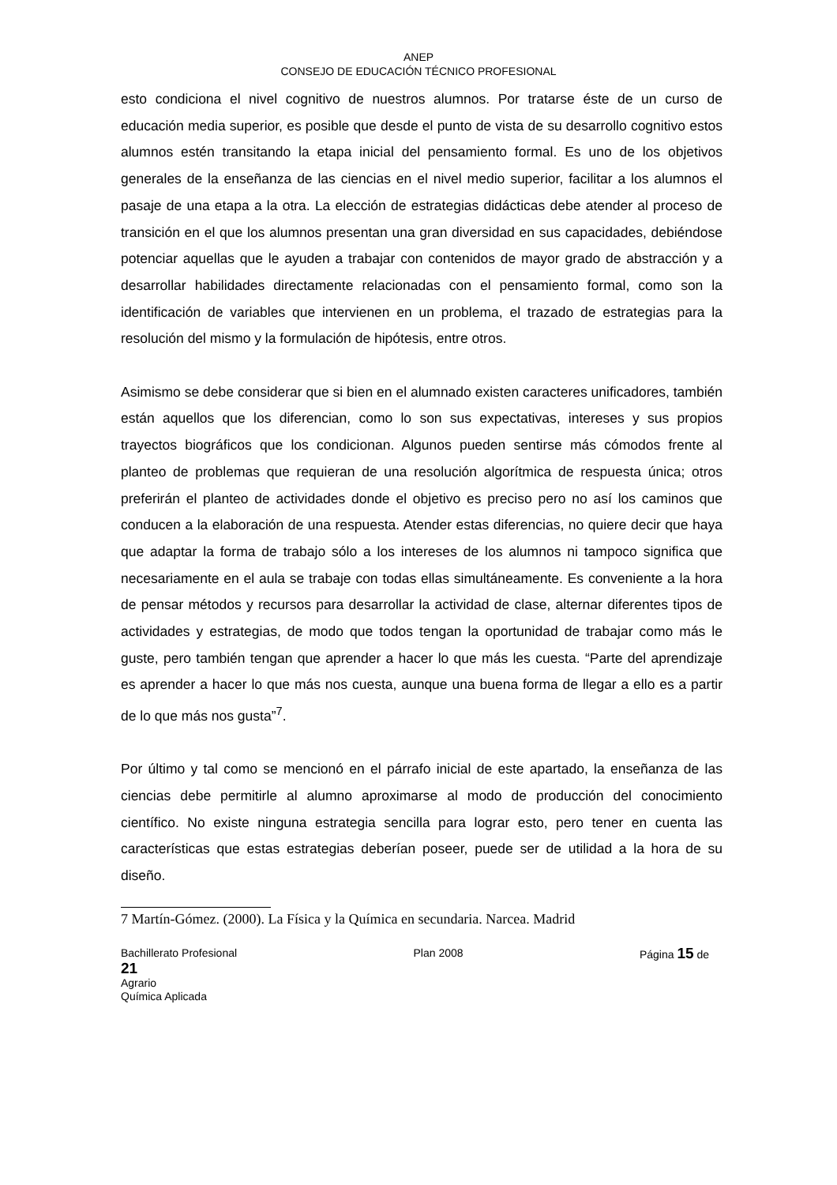ANEP
CONSEJO DE EDUCACIÓN TÉCNICO PROFESIONAL
esto condiciona el nivel cognitivo de nuestros alumnos. Por tratarse éste de un curso de educación media superior, es posible que desde el punto de vista de su desarrollo cognitivo estos alumnos estén transitando la etapa inicial del pensamiento formal. Es uno de los objetivos generales de la enseñanza de las ciencias en el nivel medio superior, facilitar a los alumnos el pasaje de una etapa a la otra. La elección de estrategias didácticas debe atender al proceso de transición en el que los alumnos presentan una gran diversidad en sus capacidades, debiéndose potenciar aquellas que le ayuden a trabajar con contenidos de mayor grado de abstracción y a desarrollar habilidades directamente relacionadas con el pensamiento formal, como son la identificación de variables que intervienen en un problema, el trazado de estrategias para la resolución del mismo y la formulación de hipótesis, entre otros.
Asimismo se debe considerar que si bien en el alumnado existen caracteres unificadores, también están aquellos que los diferencian, como lo son sus expectativas, intereses y sus propios trayectos biográficos que los condicionan. Algunos pueden sentirse más cómodos frente al planteo de problemas que requieran de una resolución algorítmica de respuesta única; otros preferirán el planteo de actividades donde el objetivo es preciso pero no así los caminos que conducen a la elaboración de una respuesta. Atender estas diferencias, no quiere decir que haya que adaptar la forma de trabajo sólo a los intereses de los alumnos ni tampoco significa que necesariamente en el aula se trabaje con todas ellas simultáneamente. Es conveniente a la hora de pensar métodos y recursos para desarrollar la actividad de clase, alternar diferentes tipos de actividades y estrategias, de modo que todos tengan la oportunidad de trabajar como más le guste, pero también tengan que aprender a hacer lo que más les cuesta. “Parte del aprendizaje es aprender a hacer lo que más nos cuesta, aunque una buena forma de llegar a ello es a partir de lo que más nos gusta”<sup>7</sup>.
Por último y tal como se mencionó en el párrafo inicial de este apartado, la enseñanza de las ciencias debe permitirle al alumno aproximarse al modo de producción del conocimiento científico. No existe ninguna estrategia sencilla para lograr esto, pero tener en cuenta las características que estas estrategias deberían poseer, puede ser de utilidad a la hora de su diseño.
7 Martín-Gómez. (2000). La Física y la Química en secundaria. Narcea. Madrid
Bachillerato Profesional Plan 2008 Página 15 de
21
Agrario
Química Aplicada